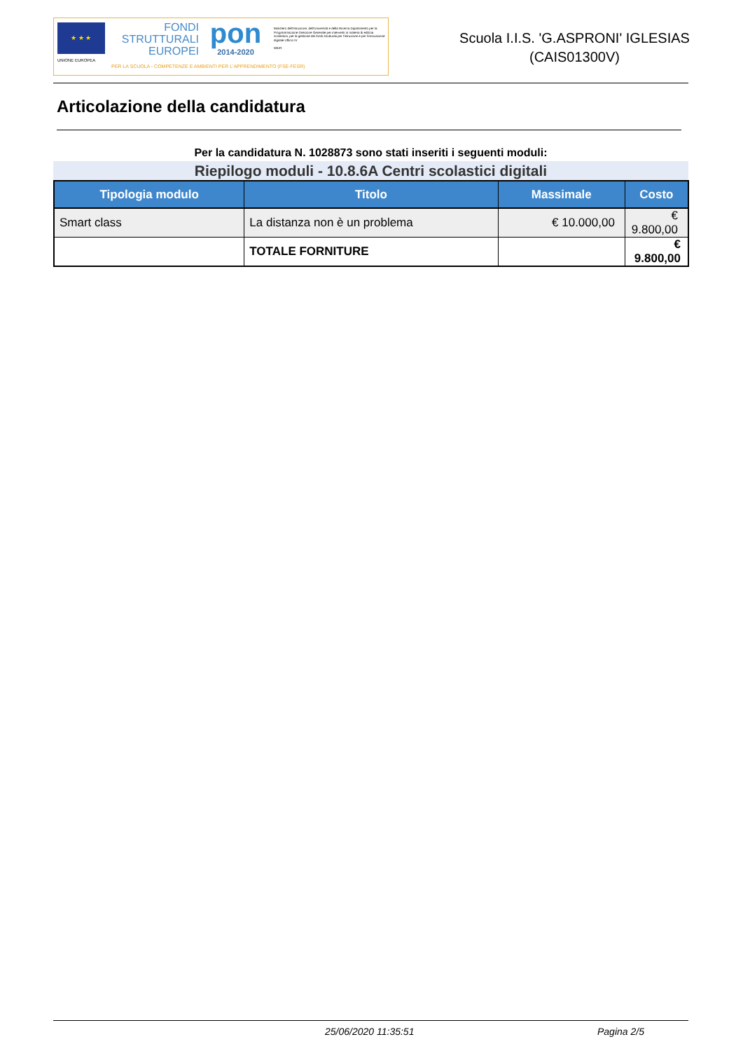★ ★ ★
UNIONE EUROPEA
FONDI
STRUTTURALI
EUROPEI
PER LA SCUOLA - COMPETENZE E AMBIENTI PER L'APPRENDIMENTO (FSE-FESR)
pon
2014-2020
Ministero dell'Istruzione, dell'Università e della Ricerca Dipartimento per la Programmazione Direzione Generale per interventi in materia di edilizia scolastica, per la gestione dei fondi strutturali per l'istruzione e per l'innovazione digitale Ufficio IV
MIUR
Scuola I.I.S. 'G.ASPRONI' IGLESIAS
(CAIS01300V)
Articolazione della candidatura
Per la candidatura N. 1028873 sono stati inseriti i seguenti moduli:
Riepilogo moduli - 10.8.6A Centri scolastici digitali
| Tipologia modulo | Titolo | Massimale | Costo |
| --- | --- | --- | --- |
| Smart class | La distanza non è un problema | € 10.000,00 | € 9.800,00 |
| | TOTALE FORNITURE | | € 9.800,00 |
25/06/2020 11:35:51 Pagina 2/5